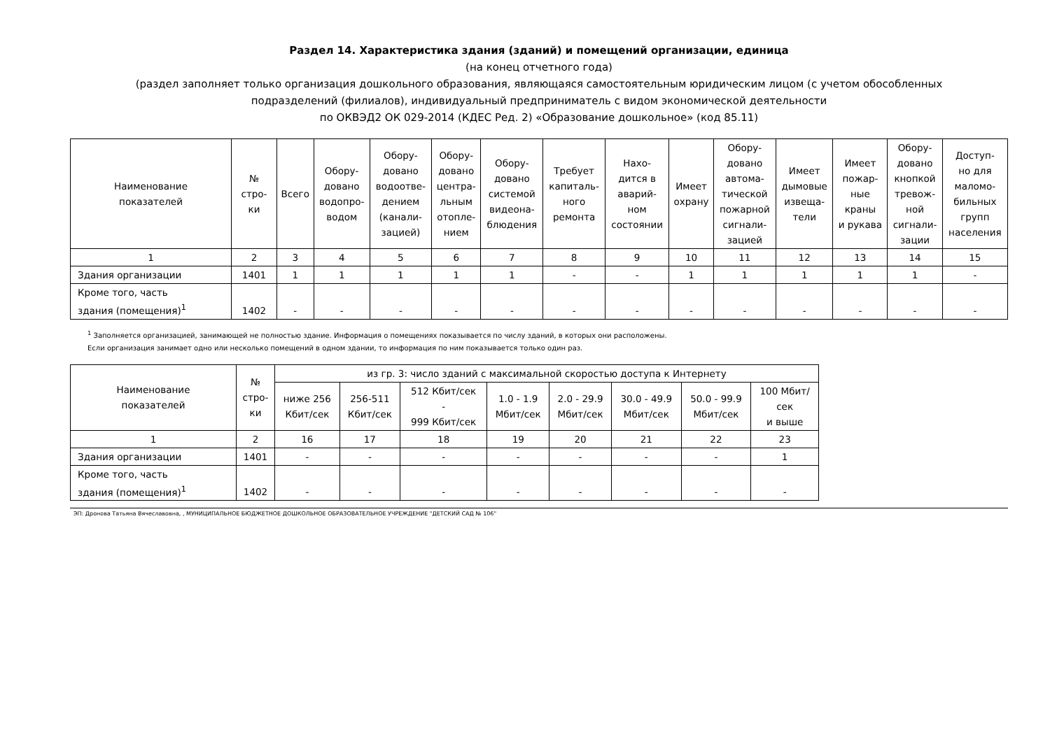Раздел 14. Характеристика здания (зданий) и помещений организации, единица
(на конец отчетного года)
(раздел заполняет только организация дошкольного образования, являющаяся самостоятельным юридическим лицом (с учетом обособленных
подразделений (филиалов), индивидуальный предприниматель с видом экономической деятельности
по ОКВЭД2 ОК 029-2014 (КДЕС Ред. 2) «Образование дошкольное» (код 85.11)
| Наименование показателей | № стро- ки | Всего | Обору- довано водопро- водом | Обору- довано водоотве- дением (канали- зацией) | Обору- довано центра- льным отопле- нием | Обору- довано системой видеона- блюдения | Требует капиталь- ного ремонта | Нахо- дится в аварий- ном состоянии | Имеет охрану | Обору- довано автома- тической пожарной сигнали- зацией | Имеет дымовые извеща- тели | Имеет пожар- ные краны и рукава | Обору- довано кнопкой тревож- ной сигнали- зации | Доступ- но для маломо- бильных групп населения |
| --- | --- | --- | --- | --- | --- | --- | --- | --- | --- | --- | --- | --- | --- | --- |
| 1 | 2 | 3 | 4 | 5 | 6 | 7 | 8 | 9 | 10 | 11 | 12 | 13 | 14 | 15 |
| Здания организации | 1401 | 1 | 1 | 1 | 1 | 1 | - | - | 1 | 1 | 1 | 1 | 1 | - |
| Кроме того, часть здания (помещения)<sup>1</sup> | 1402 | - | - | - | - | - | - | - | - | - | - | - | - | - |
<sup>1</sup> Заполняется организацией, занимающей не полностью здание. Информация о помещениях показывается по числу зданий, в которых они расположены.
Если организация занимает одно или несколько помещений в одном здании, то информация по ним показывается только один раз.
| Наименование показателей | № стро- ки | из гр. 3: число зданий с максимальной скоростью доступа к Интернету | | | | | | | |
| --- | --- | --- | --- | --- | --- | --- | --- | --- | --- |
| | | ниже 256 Кбит/сек | 256-511 Кбит/сек | 512 Кбит/сек - 999 Кбит/сек | 1.0 - 1.9 Мбит/сек | 2.0 - 29.9 Мбит/сек | 30.0 - 49.9 Мбит/сек | 50.0 - 99.9 Мбит/сек | 100 Мбит/ сек и выше |
| 1 | 2 | 16 | 17 | 18 | 19 | 20 | 21 | 22 | 23 |
| Здания организации | 1401 | - | - | - | - | - | - | - | 1 |
| Кроме того, часть здания (помещения)<sup>1</sup> | 1402 | - | - | - | - | - | - | - | - |
ЭП: Дронова Татьяна Вячеславовна, , МУНИЦИПАЛЬНОЕ БЮДЖЕТНОЕ ДОШКОЛЬНОЕ ОБРАЗОВАТЕЛЬНОЕ УЧРЕЖДЕНИЕ "ДЕТСКИЙ САД № 106"